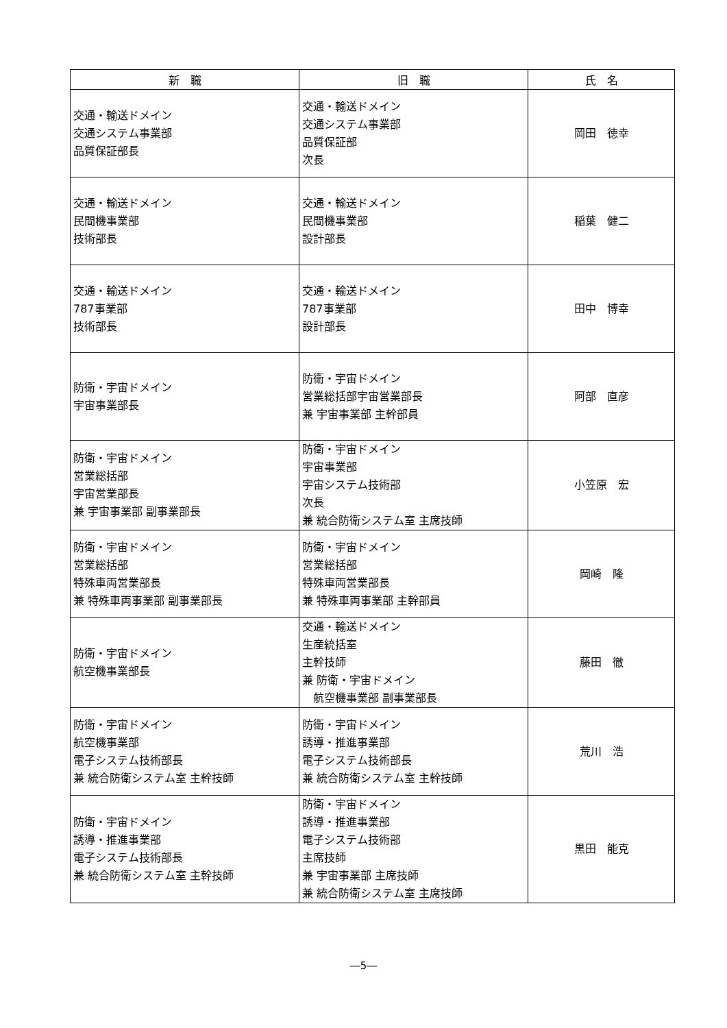| 新 職 | 旧 職 | 氏 名 |
| --- | --- | --- |
| 交通・輸送ドメイン 交通システム事業部 品質保証部長 | 交通・輸送ドメイン 交通システム事業部 品質保証部 次長 | 岡田 徳幸 |
| 交通・輸送ドメイン 民間機事業部 技術部長 | 交通・輸送ドメイン 民間機事業部 設計部長 | 稲葉 健二 |
| 交通・輸送ドメイン 787事業部 技術部長 | 交通・輸送ドメイン 787事業部 設計部長 | 田中 博幸 |
| 防衛・宇宙ドメイン 宇宙事業部長 | 防衛・宇宙ドメイン 営業総括部宇宙営業部長 兼 宇宙事業部 主幹部員 | 阿部 直彦 |
| 防衛・宇宙ドメイン 営業総括部 宇宙営業部長 兼 宇宙事業部 副事業部長 | 防衛・宇宙ドメイン 宇宙事業部 宇宙システム技術部 次長 兼 統合防衛システム室 主席技師 | 小笠原 宏 |
| 防衛・宇宙ドメイン 営業総括部 特殊車両営業部長 兼 特殊車両事業部 副事業部長 | 防衛・宇宙ドメイン 営業総括部 特殊車両営業部長 兼 特殊車両事業部 主幹部員 | 岡崎 隆 |
| 防衛・宇宙ドメイン 航空機事業部長 | 交通・輸送ドメイン 生産統括室 主幹技師 兼 防衛・宇宙ドメイン 航空機事業部 副事業部長 | 藤田 徹 |
| 防衛・宇宙ドメイン 航空機事業部 電子システム技術部長 兼 統合防衛システム室 主幹技師 | 防衛・宇宙ドメイン 誘導・推進事業部 電子システム技術部長 兼 統合防衛システム室 主幹技師 | 荒川 浩 |
| 防衛・宇宙ドメイン 誘導・推進事業部 電子システム技術部長 兼 統合防衛システム室 主幹技師 | 防衛・宇宙ドメイン 誘導・推進事業部 電子システム技術部 主席技師 兼 宇宙事業部 主席技師 兼 統合防衛システム室 主席技師 | 黒田 能克 |
―5―